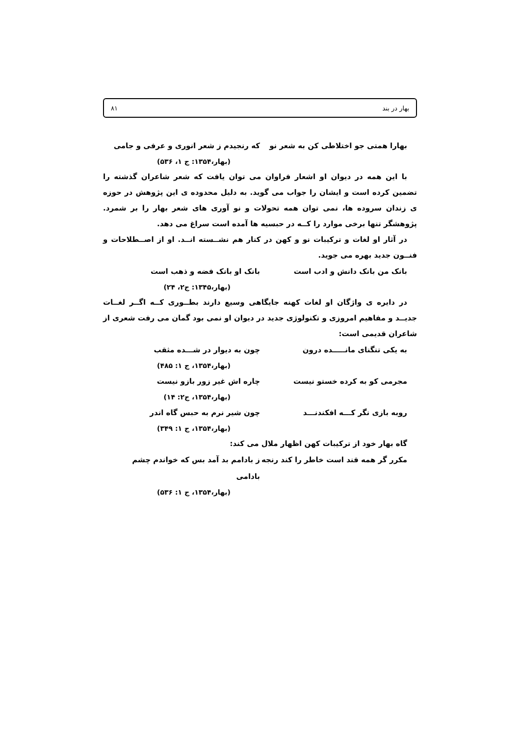بهار در بند ۸۱
بهارا همتی جو اختلاطی کن به شعر نو که رنجیدم ز شعر انوری و عرفی و جامی
(بهار،۱۳۵۴: ج ۱، ۵۳۶)
با این همه در دیوان او اشعار فراوان می توان یافت که شعر شاعران گذشته را تضمین کرده است و ایشان را جواب می گوید. به دلیل محدوده ی این پژوهش در حوزه ی زندان سروده ها، نمی توان همه تحولات و نو آوری های شعر بهار را بر شمرد. پژوهشگر تنها برخی موارد را کــه در حبسیه ها آمده است سراغ می دهد.
در آثار او لغات و ترکیبات نو و کهن در کنار هم نشــسته انــد. او از اصــطلاحات و فنــون جدید بهره می جوید.
بانک من بانک دانش و ادب است بانک او بانک فضه و ذهب است
(بهار،۱۳۴۵: ج۲، ۲۴)
در دایره ی واژگان او لغات کهنه جایگاهی وسیع دارند بطــوری کــه اگــر لغــات جدیــد و مفاهیم امروزی و تکنولوژی جدید در دیوان او نمی بود گمان می رفت شعری از شاعران قدیمی است:
به یکی تنگنای مانـــــده درون چون به دیوار در شـــده مثقب
(بهار،۱۳۵۴، ج ۱: ۴۸۵)
مجرمی کو به کرده خستو نیست چاره اش غیر زور بازو نیست
(بهار،۱۳۵۴، ج۲: ۱۴)
روبه بازی نگر کـــه افکندنـــد چون شیر نرم به حبس گاه اندر
(بهار،۱۳۵۴، ج ۱: ۳۴۹)
گاه بهار خود از ترکیبات کهن اظهار ملال می کند:
مکرر گر همه قند است خاطر را کند رنجه ز بادامم بد آمد بس که خواندم چشم بادامی
(بهار،۱۳۵۴، ج ۱: ۵۳۶)